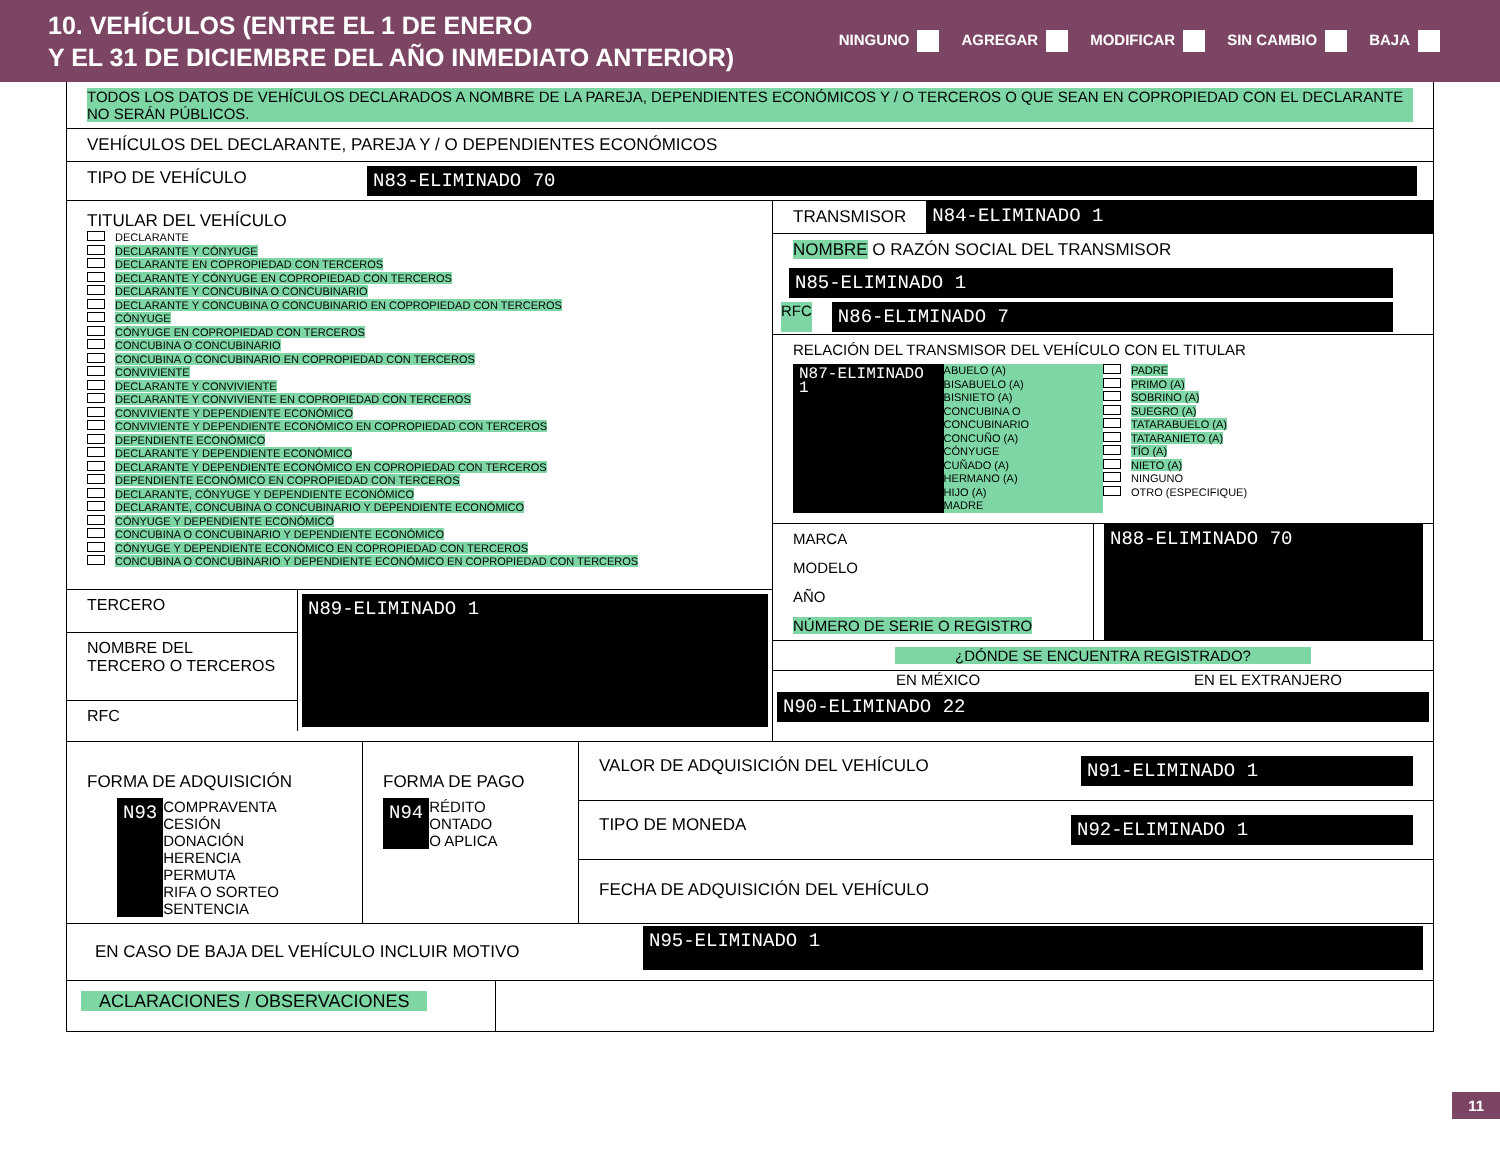10. VEHÍCULOS (ENTRE EL 1 DE ENERO
Y EL 31 DE DICIEMBRE DEL AÑO INMEDIATO ANTERIOR)
NINGUNO AGREGAR MODIFICAR SIN CAMBIO BAJA
TODOS LOS DATOS DE VEHÍCULOS DECLARADOS A NOMBRE DE LA PAREJA, DEPENDIENTES ECONÓMICOS Y / O TERCEROS O QUE SEAN EN COPROPIEDAD CON EL DECLARANTE NO SERÁN PÚBLICOS.
VEHÍCULOS DEL DECLARANTE, PAREJA Y / O DEPENDIENTES ECONÓMICOS
TIPO DE VEHÍCULO N83-ELIMINADO 70
TITULAR DEL VEHÍCULO
DECLARANTE
DECLARANTE Y CÓNYUGE
DECLARANTE EN COPROPIEDAD CON TERCEROS
DECLARANTE Y CÓNYUGE EN COPROPIEDAD CON TERCEROS
DECLARANTE Y CONCUBINA O CONCUBINARIO
DECLARANTE Y CONCUBINA O CONCUBINARIO EN COPROPIEDAD CON TERCEROS
CÓNYUGE
CÓNYUGE EN COPROPIEDAD CON TERCEROS
CONCUBINA O CONCUBINARIO
CONCUBINA O CONCUBINARIO EN COPROPIEDAD CON TERCEROS
CONVIVIENTE
DECLARANTE Y CONVIVIENTE
DECLARANTE Y CONVIVIENTE EN COPROPIEDAD CON TERCEROS
CONVIVIENTE Y DEPENDIENTE ECONÓMICO
CONVIVIENTE Y DEPENDIENTE ECONÓMICO EN COPROPIEDAD CON TERCEROS
DEPENDIENTE ECONÓMICO
DECLARANTE Y DEPENDIENTE ECONÓMICO
DECLARANTE Y DEPENDIENTE ECONÓMICO EN COPROPIEDAD CON TERCEROS
DEPENDIENTE ECONÓMICO EN COPROPIEDAD CON TERCEROS
DECLARANTE, CÓNYUGE Y DEPENDIENTE ECONÓMICO
DECLARANTE, CONCUBINA O CONCUBINARIO Y DEPENDIENTE ECONÓMICO
CÓNYUGE Y DEPENDIENTE ECONÓMICO
CONCUBINA O CONCUBINARIO Y DEPENDIENTE ECONÓMICO
CÓNYUGE Y DEPENDIENTE ECONÓMICO EN COPROPIEDAD CON TERCEROS
CONCUBINA O CONCUBINARIO Y DEPENDIENTE ECONÓMICO EN COPROPIEDAD CON TERCEROS
TERCERO
NOMBRE DEL
TERCERO O TERCEROS
RFC
N89-ELIMINADO 1
TRANSMISOR N84-ELIMINADO 1
NOMBRE O RAZÓN SOCIAL DEL TRANSMISOR
N85-ELIMINADO 1
RFC
N86-ELIMINADO 7
RELACIÓN DEL TRANSMISOR DEL VEHÍCULO CON EL TITULAR
N87-ELIMINADO 1
ABUELO (A)
BISABUELO (A)
BISNIETO (A)
CONCUBINA O CONCUBINARIO
CONCUÑO (A)
CÓNYUGE
CUÑADO (A)
HERMANO (A)
HIJO (A)
MADRE
PADRE
PRIMO (A)
SOBRINO (A)
SUEGRO (A)
TATARABUELO (A)
TATARANIETO (A)
TÍO (A)
NIETO (A)
NINGUNO
OTRO (ESPECIFIQUE)
MARCA
MODELO
AÑO
NÚMERO DE SERIE O REGISTRO
N88-ELIMINADO 70
¿DÓNDE SE ENCUENTRA REGISTRADO?
EN MÉXICO EN EL EXTRANJERO
N90-ELIMINADO 22
FORMA DE ADQUISICIÓN
N93 COMPRAVENTA
CESIÓN
DONACIÓN
HERENCIA
PERMUTA
RIFA O SORTEO
SENTENCIA
FORMA DE PAGO
N94 RÉDITO
ONTADO
O APLICA
VALOR DE ADQUISICIÓN DEL VEHÍCULO N91-ELIMINADO 1
TIPO DE MONEDA N92-ELIMINADO 1
FECHA DE ADQUISICIÓN DEL VEHÍCULO
EN CASO DE BAJA DEL VEHÍCULO INCLUIR MOTIVO
N95-ELIMINADO 1
ACLARACIONES / OBSERVACIONES
11